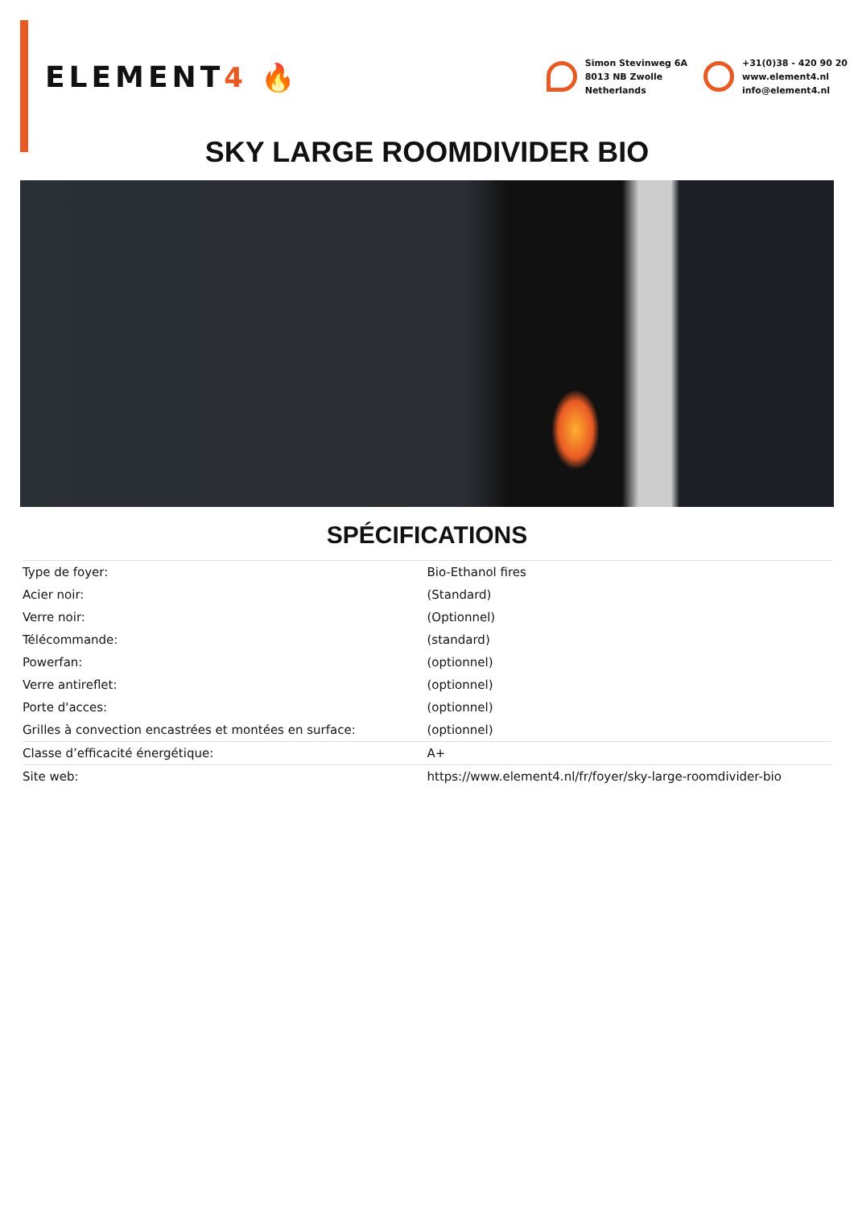ELEMENT4 🔥
Simon Stevinweg 6A
8013 NB Zwolle
Netherlands
+31(0)38 - 420 90 20
www.element4.nl
info@element4.nl
SKY LARGE ROOMDIVIDER BIO
SPÉCIFICATIONS
| Type de foyer: | Bio-Ethanol fires |
| Acier noir: | (Standard) |
| Verre noir: | (Optionnel) |
| Télécommande: | (standard) |
| Powerfan: | (optionnel) |
| Verre antireflet: | (optionnel) |
| Porte d'acces: | (optionnel) |
| Grilles à convection encastrées et montées en surface: | (optionnel) |
| Classe d’efficacité énergétique: | A+ |
| Site web: | https://www.element4.nl/fr/foyer/sky-large-roomdivider-bio |